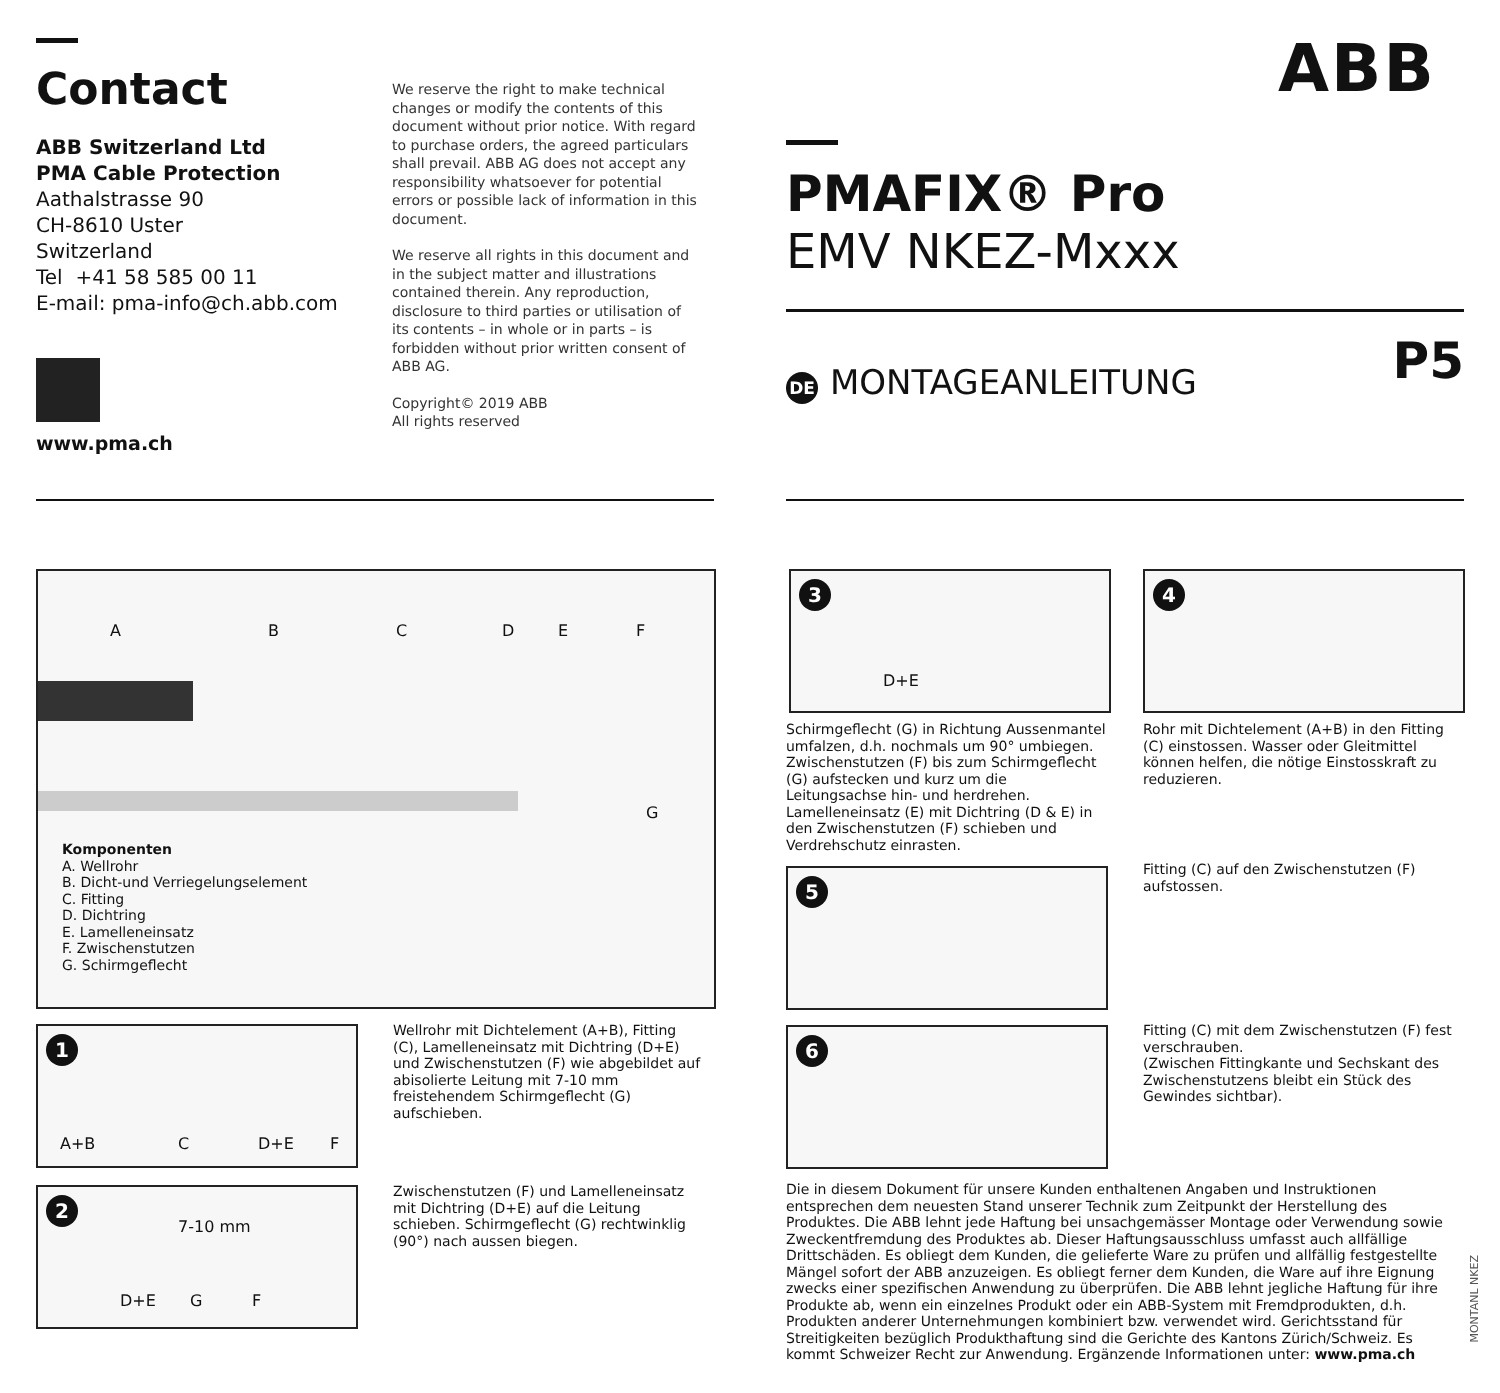Contact
ABB Switzerland Ltd
PMA Cable Protection
Aathalstrasse 90
CH-8610 Uster
Switzerland
Tel +41 58 585 00 11
E-mail: pma-info@ch.abb.com
www.pma.ch
We reserve the right to make technical changes or modify the contents of this document without prior notice. With regard to purchase orders, the agreed particulars shall prevail. ABB AG does not accept any responsibility whatsoever for potential errors or possible lack of information in this document.
We reserve all rights in this document and in the subject matter and illustrations contained therein. Any reproduction, disclosure to third parties or utilisation of its contents – in whole or in parts – is forbidden without prior written consent of ABB AG.
Copyright© 2019 ABB
All rights reserved
ABB
PMAFIX® Pro
EMV NKEZ-Mxxx
DE MONTAGEANLEITUNG
P5
A B C D E F
G
Komponenten
A. Wellrohr
B. Dicht-und Verriegelungselement
C. Fitting
D. Dichtring
E. Lamelleneinsatz
F. Zwischenstutzen
G. Schirmgeflecht
1
A+B C D+E F
Wellrohr mit Dichtelement (A+B), Fitting (C), Lamelleneinsatz mit Dichtring (D+E) und Zwischenstutzen (F) wie abgebildet auf abisolierte Leitung mit 7-10 mm freistehendem Schirmgeflecht (G) aufschieben.
2
7-10 mm
D+E G F
Zwischenstutzen (F) und Lamelleneinsatz mit Dichtring (D+E) auf die Leitung schieben. Schirmgeflecht (G) rechtwinklig (90°) nach aussen biegen.
3
D+E
Schirmgeflecht (G) in Richtung Aussenmantel umfalzen, d.h. nochmals um 90° umbiegen. Zwischenstutzen (F) bis zum Schirmgeflecht (G) aufstecken und kurz um die Leitungsachse hin- und herdrehen. Lamelleneinsatz (E) mit Dichtring (D & E) in den Zwischenstutzen (F) schieben und Verdrehschutz einrasten.
4
Rohr mit Dichtelement (A+B) in den Fitting (C) einstossen. Wasser oder Gleitmittel können helfen, die nötige Einstosskraft zu reduzieren.
5
Fitting (C) auf den Zwischenstutzen (F) aufstossen.
6
Fitting (C) mit dem Zwischenstutzen (F) fest verschrauben.
(Zwischen Fittingkante und Sechskant des Zwischenstutzens bleibt ein Stück des Gewindes sichtbar).
Die in diesem Dokument für unsere Kunden enthaltenen Angaben und Instruktionen entsprechen dem neuesten Stand unserer Technik zum Zeitpunkt der Herstellung des Produktes. Die ABB lehnt jede Haftung bei unsachgemässer Montage oder Verwendung sowie Zweckentfremdung des Produktes ab. Dieser Haftungsausschluss umfasst auch allfällige Drittschäden. Es obliegt dem Kunden, die gelieferte Ware zu prüfen und allfällig festgestellte Mängel sofort der ABB anzuzeigen. Es obliegt ferner dem Kunden, die Ware auf ihre Eignung zwecks einer spezifischen Anwendung zu überprüfen. Die ABB lehnt jegliche Haftung für ihre Produkte ab, wenn ein einzelnes Produkt oder ein ABB-System mit Fremdprodukten, d.h. Produkten anderer Unternehmungen kombiniert bzw. verwendet wird. Gerichtsstand für Streitigkeiten bezüglich Produkthaftung sind die Gerichte des Kantons Zürich/Schweiz. Es kommt Schweizer Recht zur Anwendung. Ergänzende Informationen unter: www.pma.ch
MONTANL NKEZ